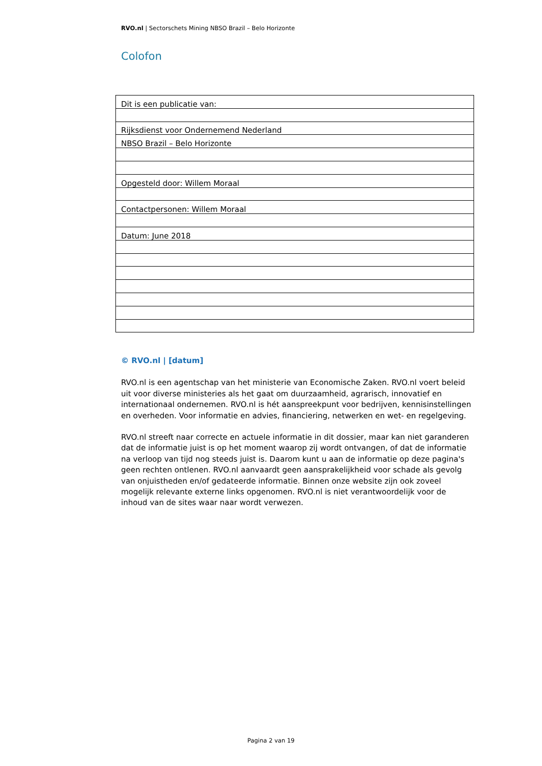RVO.nl | Sectorschets Mining NBSO Brazil – Belo Horizonte
Colofon
| Dit is een publicatie van: |
| Rijksdienst voor Ondernemend Nederland |
| NBSO Brazil – Belo Horizonte |
| Opgesteld door: Willem Moraal |
| Contactpersonen: Willem Moraal |
| Datum: June 2018 |
© RVO.nl | [datum]
RVO.nl is een agentschap van het ministerie van Economische Zaken. RVO.nl voert beleid uit voor diverse ministeries als het gaat om duurzaamheid, agrarisch, innovatief en internationaal ondernemen. RVO.nl is hét aanspreekpunt voor bedrijven, kennisinstellingen en overheden. Voor informatie en advies, financiering, netwerken en wet- en regelgeving.
RVO.nl streeft naar correcte en actuele informatie in dit dossier, maar kan niet garanderen dat de informatie juist is op het moment waarop zij wordt ontvangen, of dat de informatie na verloop van tijd nog steeds juist is. Daarom kunt u aan de informatie op deze pagina's geen rechten ontlenen. RVO.nl aanvaardt geen aansprakelijkheid voor schade als gevolg van onjuistheden en/of gedateerde informatie. Binnen onze website zijn ook zoveel mogelijk relevante externe links opgenomen. RVO.nl is niet verantwoordelijk voor de inhoud van de sites waar naar wordt verwezen.
Pagina 2 van 19